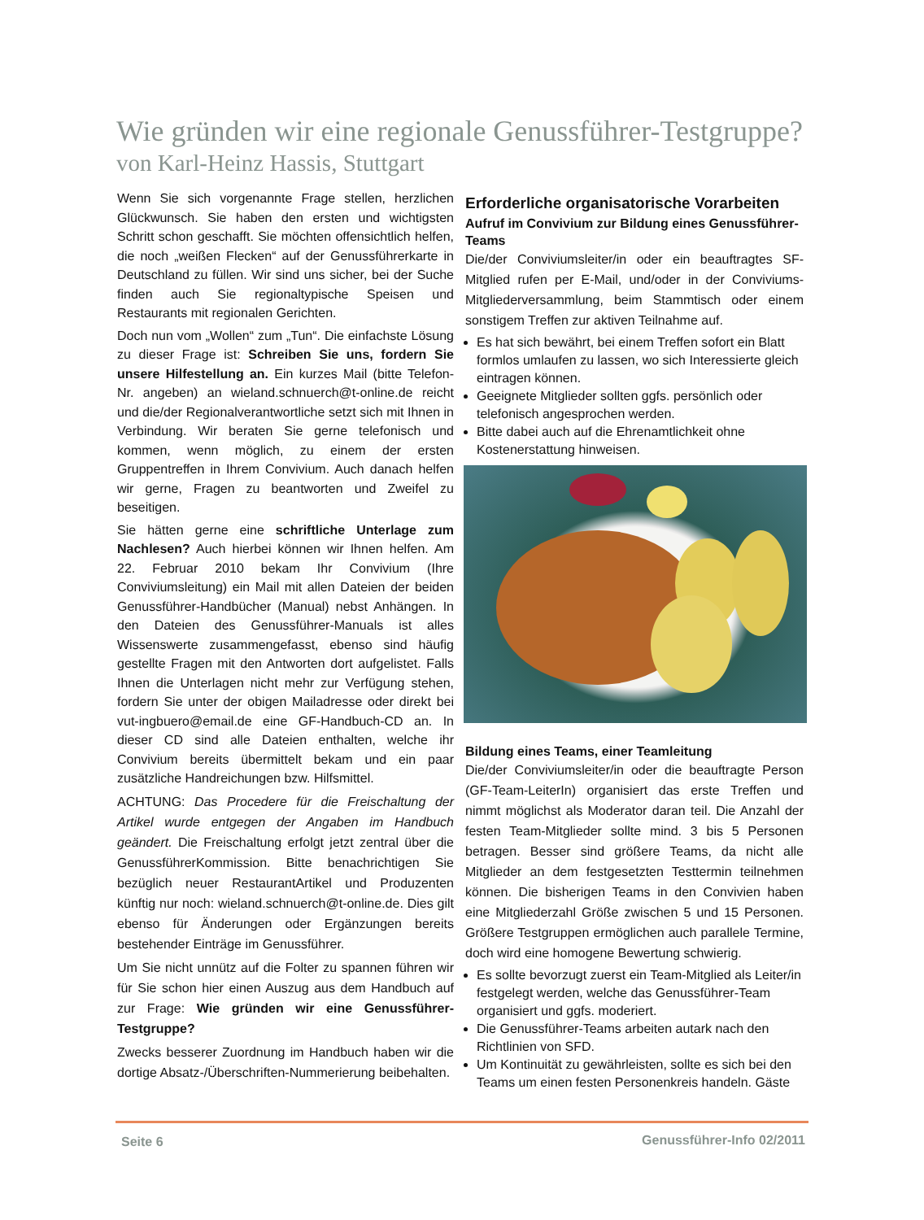Wie gründen wir eine regionale Genussführer-Testgruppe?
von Karl-Heinz Hassis, Stuttgart
Wenn Sie sich vorgenannte Frage stellen, herzlichen Glückwunsch. Sie haben den ersten und wichtigsten Schritt schon geschafft. Sie möchten offensichtlich helfen, die noch „weißen Flecken“ auf der Genussführerkarte in Deutschland zu füllen. Wir sind uns sicher, bei der Suche finden auch Sie regionaltypische Speisen und Restaurants mit regionalen Gerichten.
Doch nun vom „Wollen“ zum „Tun“. Die einfachste Lösung zu dieser Frage ist: Schreiben Sie uns, fordern Sie unsere Hilfestellung an. Ein kurzes Mail (bitte Telefon-Nr. angeben) an wieland.schnuerch@t-online.de reicht und die/der Regionalverantwortliche setzt sich mit Ihnen in Verbindung. Wir beraten Sie gerne telefonisch und kommen, wenn möglich, zu einem der ersten Gruppentreffen in Ihrem Convivium. Auch danach helfen wir gerne, Fragen zu beantworten und Zweifel zu beseitigen.
Sie hätten gerne eine schriftliche Unterlage zum Nachlesen? Auch hierbei können wir Ihnen helfen. Am 22. Februar 2010 bekam Ihr Convivium (Ihre Conviviumsleitung) ein Mail mit allen Dateien der beiden Genussführer-Handbücher (Manual) nebst Anhängen. In den Dateien des Genussführer-Manuals ist alles Wissenswerte zusammengefasst, ebenso sind häufig gestellte Fragen mit den Antworten dort aufgelistet. Falls Ihnen die Unterlagen nicht mehr zur Verfügung stehen, fordern Sie unter der obigen Mailadresse oder direkt bei vut-ingbuero@email.de eine GF-Handbuch-CD an. In dieser CD sind alle Dateien enthalten, welche ihr Convivium bereits übermittelt bekam und ein paar zusätzliche Handreichungen bzw. Hilfsmittel.
ACHTUNG: Das Procedere für die Freischaltung der Artikel wurde entgegen der Angaben im Handbuch geändert. Die Freischaltung erfolgt jetzt zentral über die GenussführerKommission. Bitte benachrichtigen Sie bezüglich neuer RestaurantArtikel und Produzenten künftig nur noch: wieland.schnuerch@t-online.de. Dies gilt ebenso für Änderungen oder Ergänzungen bereits bestehender Einträge im Genussführer.
Um Sie nicht unnütz auf die Folter zu spannen führen wir für Sie schon hier einen Auszug aus dem Handbuch auf zur Frage: Wie gründen wir eine Genussführer-Testgruppe?
Zwecks besserer Zuordnung im Handbuch haben wir die dortige Absatz-/Überschriften-Nummerierung beibehalten.
Erforderliche organisatorische Vorarbeiten
Aufruf im Convivium zur Bildung eines Genussführer-Teams
Die/der Conviviumsleiter/in oder ein beauftragtes SF-Mitglied rufen per E-Mail, und/oder in der Conviviums-Mitgliederversammlung, beim Stammtisch oder einem sonstigem Treffen zur aktiven Teilnahme auf.
Es hat sich bewährt, bei einem Treffen sofort ein Blatt formlos umlaufen zu lassen, wo sich Interessierte gleich eintragen können.
Geeignete Mitglieder sollten ggfs. persönlich oder telefonisch angesprochen werden.
Bitte dabei auch auf die Ehrenamtlichkeit ohne Kostenerstattung hinweisen.
Bildung eines Teams, einer Teamleitung
Die/der Conviviumsleiter/in oder die beauftragte Person (GF-Team-LeiterIn) organisiert das erste Treffen und nimmt möglichst als Moderator daran teil. Die Anzahl der festen Team-Mitglieder sollte mind. 3 bis 5 Personen betragen. Besser sind größere Teams, da nicht alle Mitglieder an dem festgesetzten Testtermin teilnehmen können. Die bisherigen Teams in den Convivien haben eine Mitgliederzahl Größe zwischen 5 und 15 Personen. Größere Testgruppen ermöglichen auch parallele Termine, doch wird eine homogene Bewertung schwierig.
Es sollte bevorzugt zuerst ein Team-Mitglied als Leiter/in festgelegt werden, welche das Genussführer-Team organisiert und ggfs. moderiert.
Die Genussführer-Teams arbeiten autark nach den Richtlinien von SFD.
Um Kontinuität zu gewährleisten, sollte es sich bei den Teams um einen festen Personenkreis handeln. Gäste
Seite 6 Genussführer-Info 02/2011